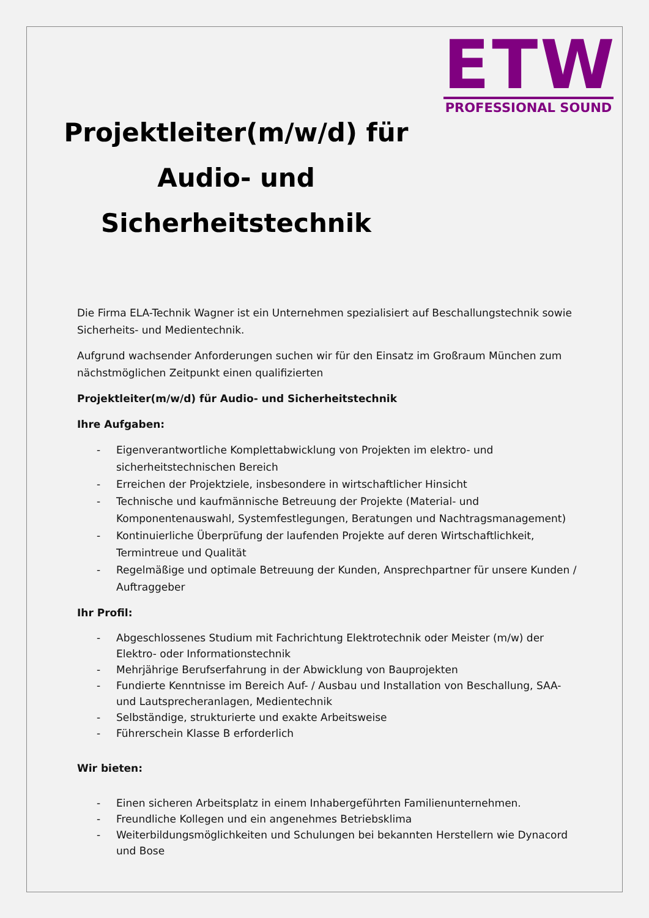ETW
PROFESSIONAL SOUND
Projektleiter(m/w/d) für Audio- und Sicherheitstechnik
Die Firma ELA-Technik Wagner ist ein Unternehmen spezialisiert auf Beschallungstechnik sowie Sicherheits- und Medientechnik.
Aufgrund wachsender Anforderungen suchen wir für den Einsatz im Großraum München zum nächstmöglichen Zeitpunkt einen qualifizierten
Projektleiter(m/w/d) für Audio- und Sicherheitstechnik
Ihre Aufgaben:
- Eigenverantwortliche Komplettabwicklung von Projekten im elektro- und sicherheitstechnischen Bereich
- Erreichen der Projektziele, insbesondere in wirtschaftlicher Hinsicht
- Technische und kaufmännische Betreuung der Projekte (Material- und Komponentenauswahl, Systemfestlegungen, Beratungen und Nachtragsmanagement)
- Kontinuierliche Überprüfung der laufenden Projekte auf deren Wirtschaftlichkeit, Termintreue und Qualität
- Regelmäßige und optimale Betreuung der Kunden, Ansprechpartner für unsere Kunden / Auftraggeber
Ihr Profil:
- Abgeschlossenes Studium mit Fachrichtung Elektrotechnik oder Meister (m/w) der Elektro- oder Informationstechnik
- Mehrjährige Berufserfahrung in der Abwicklung von Bauprojekten
- Fundierte Kenntnisse im Bereich Auf- / Ausbau und Installation von Beschallung, SAA- und Lautsprecheranlagen, Medientechnik
- Selbständige, strukturierte und exakte Arbeitsweise
- Führerschein Klasse B erforderlich
Wir bieten:
- Einen sicheren Arbeitsplatz in einem Inhabergeführten Familienunternehmen.
- Freundliche Kollegen und ein angenehmes Betriebsklima
- Weiterbildungsmöglichkeiten und Schulungen bei bekannten Herstellern wie Dynacord und Bose